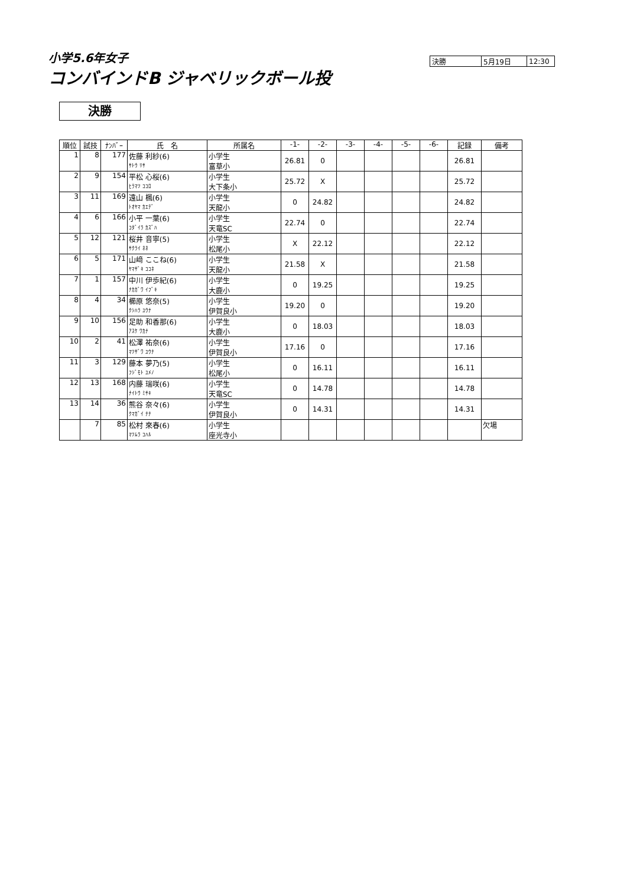小学5.6年女子
コンバインドB ジャベリックボール投
| 決勝 | 5月19日 | 12:30 |
決勝
| 順位 | 試技 | ﾅﾝﾊﾞｰ | 氏 名 | 所属名 | -1- | -2- | -3- | -4- | -5- | -6- | 記録 | 備考 |
| --- | --- | --- | --- | --- | --- | --- | --- | --- | --- | --- | --- | --- |
| 1 | 8 | 177 | 佐藤 利紗(6) ｻﾄｳ ﾘｻ | 小学生 富草小 | 26.81 | 0 | | | | | 26.81 | |
| 2 | 9 | 154 | 平松 心桜(6) ﾋﾗﾏﾂ ｺｺﾛ | 小学生 大下条小 | 25.72 | X | | | | | 25.72 | |
| 3 | 11 | 169 | 遠山 楓(6) ﾄｵﾔﾏ ｶｴﾃﾞ | 小学生 天龍小 | 0 | 24.82 | | | | | 24.82 | |
| 4 | 6 | 166 | 小平 一葉(6) ｺﾀﾞｲﾗ ｶｽﾞﾊ | 小学生 天竜SC | 22.74 | 0 | | | | | 22.74 | |
| 5 | 12 | 121 | 桜井 音寧(5) ｻｸﾗｲ ﾈﾈ | 小学生 松尾小 | X | 22.12 | | | | | 22.12 | |
| 6 | 5 | 171 | 山﨑 ここね(6) ﾔﾏｻﾞｷ ｺｺﾈ | 小学生 天龍小 | 21.58 | X | | | | | 21.58 | |
| 7 | 1 | 157 | 中川 伊歩紀(6) ﾅｶｶﾞﾜ ｲﾌﾞｷ | 小学生 大鹿小 | 0 | 19.25 | | | | | 19.25 | |
| 8 | 4 | 34 | 櫛原 悠奈(5) ｸｼﾊﾗ ﾕｳﾅ | 小学生 伊賀良小 | 19.20 | 0 | | | | | 19.20 | |
| 9 | 10 | 156 | 足助 和香那(6) ｱｽｹ ﾜｶﾅ | 小学生 大鹿小 | 0 | 18.03 | | | | | 18.03 | |
| 10 | 2 | 41 | 松澤 祐奈(6) ﾏﾂｻﾞﾜ ﾕｳﾅ | 小学生 伊賀良小 | 17.16 | 0 | | | | | 17.16 | |
| 11 | 3 | 129 | 藤本 夢乃(5) ﾌｼﾞﾓﾄ ﾕﾒﾉ | 小学生 松尾小 | 0 | 16.11 | | | | | 16.11 | |
| 12 | 13 | 168 | 内藤 瑞咲(6) ﾅｲﾄｳ ﾐｻｷ | 小学生 天竜SC | 0 | 14.78 | | | | | 14.78 | |
| 13 | 14 | 36 | 熊谷 奈々(6) ｸﾏｶﾞｲ ﾅﾅ | 小学生 伊賀良小 | 0 | 14.31 | | | | | 14.31 | |
| | 7 | 85 | 松村 來春(6) ﾏﾂﾑﾗ ｺﾊﾙ | 小学生 座光寺小 | | | | | | | | 欠場 |